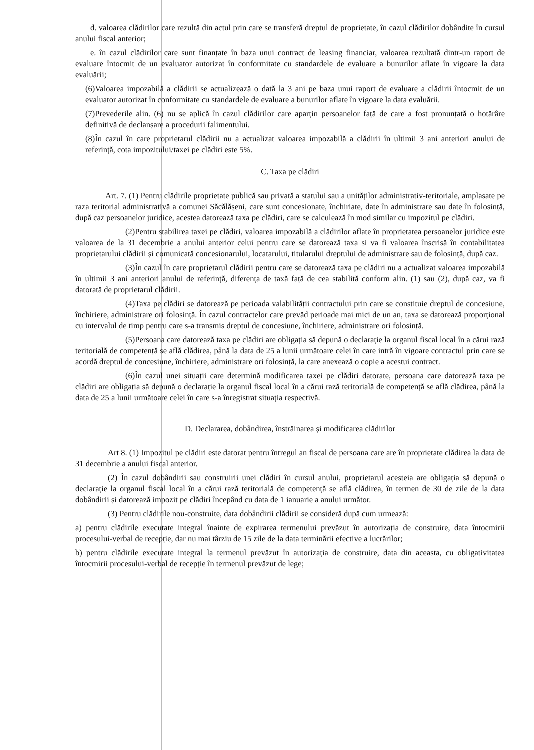d. valoarea clădirilor care rezultă din actul prin care se transferă dreptul de proprietate, în cazul clădirilor dobândite în cursul anului fiscal anterior;
e. în cazul clădirilor care sunt finanțate în baza unui contract de leasing financiar, valoarea rezultată dintr-un raport de evaluare întocmit de un evaluator autorizat în conformitate cu standardele de evaluare a bunurilor aflate în vigoare la data evaluării;
(6)Valoarea impozabilă a clădirii se actualizează o dată la 3 ani pe baza unui raport de evaluare a clădirii întocmit de un evaluator autorizat în conformitate cu standardele de evaluare a bunurilor aflate în vigoare la data evaluării.
(7)Prevederile alin. (6) nu se aplică în cazul clădirilor care aparțin persoanelor față de care a fost pronunțată o hotărâre definitivă de declanșare a procedurii falimentului.
(8)În cazul în care proprietarul clădirii nu a actualizat valoarea impozabilă a clădirii în ultimii 3 ani anteriori anului de referință, cota impozitului/taxei pe clădiri este 5%.
C. Taxa pe clădiri
Art. 7. (1) Pentru clădirile proprietate publică sau privată a statului sau a unităților administrativ-teritoriale, amplasate pe raza teritorial administrativă a comunei Săcălășeni, care sunt concesionate, închiriate, date în administrare sau date în folosință, după caz persoanelor juridice, acestea datorează taxa pe clădiri, care se calculează în mod similar cu impozitul pe clădiri.
(2)Pentru stabilirea taxei pe clădiri, valoarea impozabilă a clădirilor aflate în proprietatea persoanelor juridice este valoarea de la 31 decembrie a anului anterior celui pentru care se datorează taxa si va fi valoarea înscrisă în contabilitatea proprietarului clădirii și comunicată concesionarului, locatarului, titularului dreptului de administrare sau de folosință, după caz.
(3)În cazul în care proprietarul clădirii pentru care se datorează taxa pe clădiri nu a actualizat valoarea impozabilă în ultimii 3 ani anteriori anului de referință, diferența de taxă față de cea stabilită conform alin. (1) sau (2), după caz, va fi datorată de proprietarul clădirii.
(4)Taxa pe clădiri se datorează pe perioada valabilității contractului prin care se constituie dreptul de concesiune, închiriere, administrare ori folosință. În cazul contractelor care prevăd perioade mai mici de un an, taxa se datorează proporțional cu intervalul de timp pentru care s-a transmis dreptul de concesiune, închiriere, administrare ori folosință.
(5)Persoana care datorează taxa pe clădiri are obligația să depună o declarație la organul fiscal local în a cărui rază teritorială de competență se află clădirea, până la data de 25 a lunii următoare celei în care intră în vigoare contractul prin care se acordă dreptul de concesiune, închiriere, administrare ori folosință, la care anexează o copie a acestui contract.
(6)În cazul unei situații care determină modificarea taxei pe clădiri datorate, persoana care datorează taxa pe clădiri are obligația să depună o declarație la organul fiscal local în a cărui rază teritorială de competență se află clădirea, până la data de 25 a lunii următoare celei în care s-a înregistrat situația respectivă.
D. Declararea, dobândirea, înstrăinarea și modificarea clădirilor
Art 8. (1) Impozitul pe clădiri este datorat pentru întregul an fiscal de persoana care are în proprietate clădirea la data de 31 decembrie a anului fiscal anterior.
(2) În cazul dobândirii sau construirii unei clădiri în cursul anului, proprietarul acesteia are obligația să depună o declarație la organul fiscal local în a cărui rază teritorială de competență se află clădirea, în termen de 30 de zile de la data dobândirii și datorează impozit pe clădiri începând cu data de 1 ianuarie a anului următor.
(3) Pentru clădirile nou-construite, data dobândirii clădirii se consideră după cum urmează:
a) pentru clădirile executate integral înainte de expirarea termenului prevăzut în autorizația de construire, data întocmirii procesului-verbal de recepție, dar nu mai târziu de 15 zile de la data terminării efective a lucrărilor;
b) pentru clădirile executate integral la termenul prevăzut în autorizația de construire, data din aceasta, cu obligativitatea întocmirii procesului-verbal de recepție în termenul prevăzut de lege;